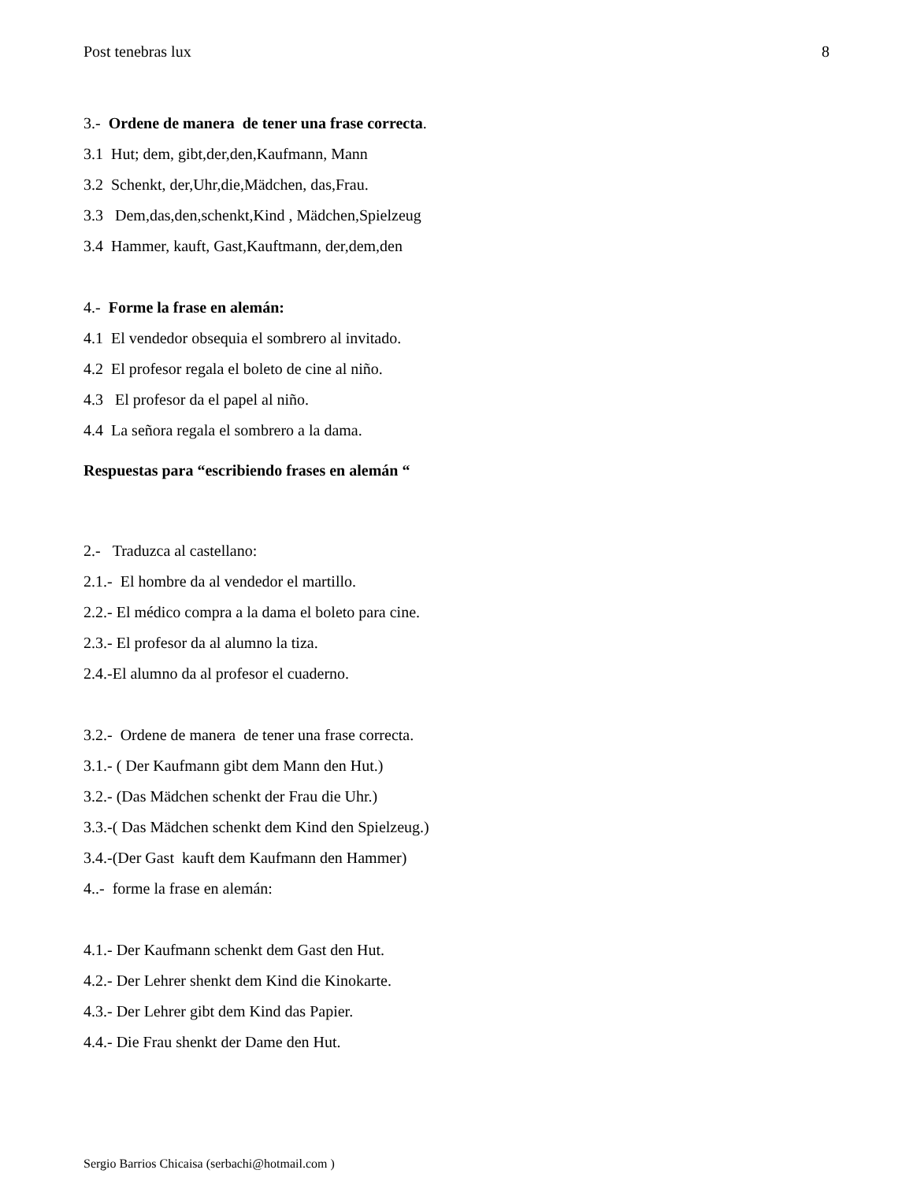Post tenebras lux 8
3.- Ordene de manera de tener una frase correcta.
3.1 Hut; dem, gibt,der,den,Kaufmann, Mann
3.2 Schenkt, der,Uhr,die,Mädchen, das,Frau.
3.3 Dem,das,den,schenkt,Kind , Mädchen,Spielzeug
3.4 Hammer, kauft, Gast,Kauftmann, der,dem,den
4.- Forme la frase en alemán:
4.1 El vendedor obsequia el sombrero al invitado.
4.2 El profesor regala el boleto de cine al niño.
4.3 El profesor da el papel al niño.
4.4 La señora regala el sombrero a la dama.
Respuestas para “escribiendo frases en alemán “
2.- Traduzca al castellano:
2.1.- El hombre da al vendedor el martillo.
2.2.- El médico compra a la dama el boleto para cine.
2.3.- El profesor da al alumno la tiza.
2.4.-El alumno da al profesor el cuaderno.
3.2.- Ordene de manera de tener una frase correcta.
3.1.- ( Der Kaufmann gibt dem Mann den Hut.)
3.2.- (Das Mädchen schenkt der Frau die Uhr.)
3.3.-( Das Mädchen schenkt dem Kind den Spielzeug.)
3.4.-(Der Gast kauft dem Kaufmann den Hammer)
4..- forme la frase en alemán:
4.1.- Der Kaufmann schenkt dem Gast den Hut.
4.2.- Der Lehrer shenkt dem Kind die Kinokarte.
4.3.- Der Lehrer gibt dem Kind das Papier.
4.4.- Die Frau shenkt der Dame den Hut.
Sergio Barrios Chicaisa (serbachi@hotmail.com )